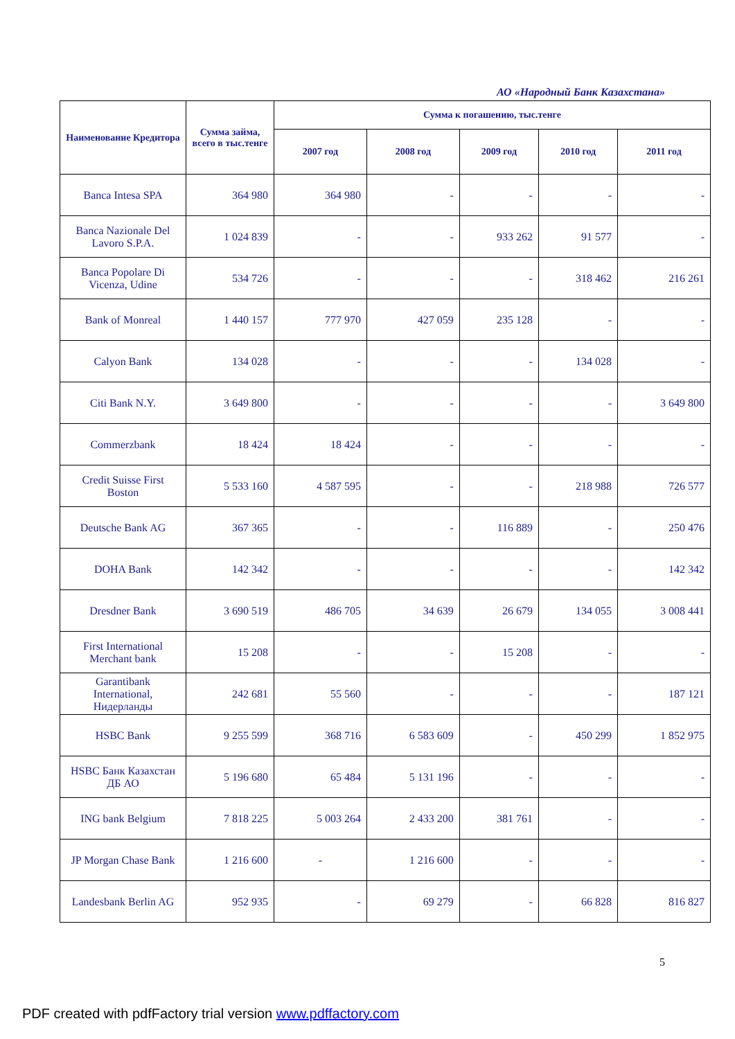АО «Народный Банк Казахстана»
| Наименование Кредитора | Сумма займа, всего в тыс.тенге | Сумма к погашению, тыс.тенге | | | | |
| --- | --- | --- | --- | --- | --- | --- |
| | | 2007 год | 2008 год | 2009 год | 2010 год | 2011 год |
| Banca Intesa SPA | 364 980 | 364 980 | - | - | - | - |
| Banca Nazionale Del Lavoro S.P.A. | 1 024 839 | - | - | 933 262 | 91 577 | - |
| Banca Popolare Di Vicenza, Udine | 534 726 | - | - | - | 318 462 | 216 261 |
| Bank of Monreal | 1 440 157 | 777 970 | 427 059 | 235 128 | - | - |
| Calyon Bank | 134 028 | - | - | - | 134 028 | - |
| Citi Bank N.Y. | 3 649 800 | - | - | - | - | 3 649 800 |
| Commerzbank | 18 424 | 18 424 | - | - | - | - |
| Credit Suisse First Boston | 5 533 160 | 4 587 595 | - | - | 218 988 | 726 577 |
| Deutsche Bank AG | 367 365 | - | - | 116 889 | - | 250 476 |
| DOHA Bank | 142 342 | - | - | - | - | 142 342 |
| Dresdner Bank | 3 690 519 | 486 705 | 34 639 | 26 679 | 134 055 | 3 008 441 |
| First International Merchant bank | 15 208 | - | - | 15 208 | - | - |
| Garantibank International, Нидерланды | 242 681 | 55 560 | - | - | - | 187 121 |
| HSBC Bank | 9 255 599 | 368 716 | 6 583 609 | - | 450 299 | 1 852 975 |
| HSBC Банк Казахстан ДБ АО | 5 196 680 | 65 484 | 5 131 196 | - | - | - |
| ING bank Belgium | 7 818 225 | 5 003 264 | 2 433 200 | 381 761 | - | - |
| JP Morgan Chase Bank | 1 216 600 | - | 1 216 600 | - | - | - |
| Landesbank Berlin AG | 952 935 | - | 69 279 | - | 66 828 | 816 827 |
5
PDF created with pdfFactory trial version www.pdffactory.com